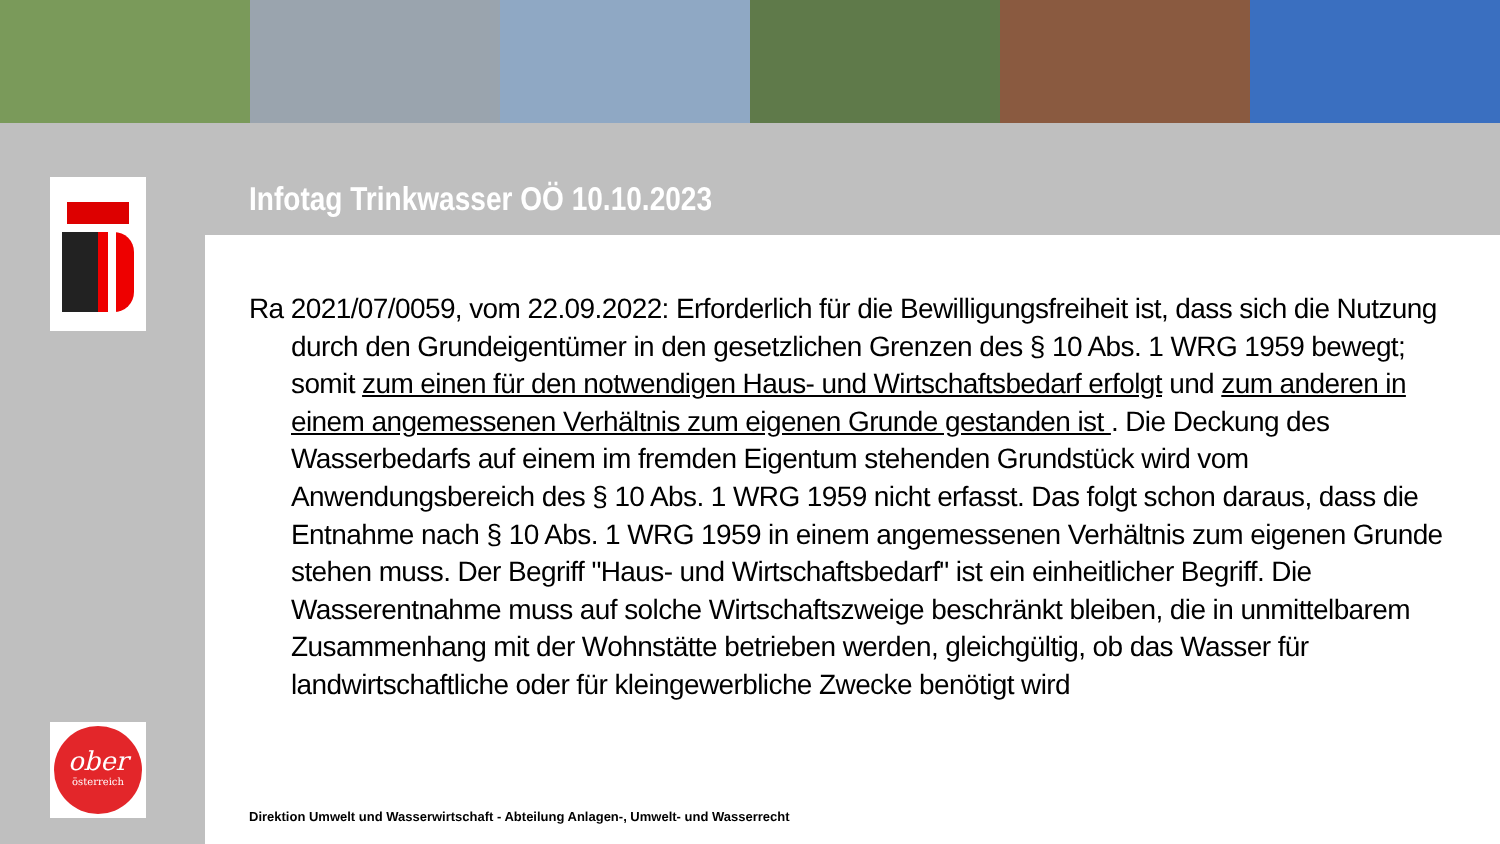Infotag Trinkwasser OÖ 10.10.2023
Ra 2021/07/0059, vom 22.09.2022: Erforderlich für die Bewilligungsfreiheit ist, dass sich die Nutzung durch den Grundeigentümer in den gesetzlichen Grenzen des § 10 Abs. 1 WRG 1959 bewegt; somit zum einen für den notwendigen Haus- und Wirtschaftsbedarf erfolgt und zum anderen in einem angemessenen Verhältnis zum eigenen Grunde gestanden ist . Die Deckung des Wasserbedarfs auf einem im fremden Eigentum stehenden Grundstück wird vom Anwendungsbereich des § 10 Abs. 1 WRG 1959 nicht erfasst. Das folgt schon daraus, dass die Entnahme nach § 10 Abs. 1 WRG 1959 in einem angemessenen Verhältnis zum eigenen Grunde stehen muss. Der Begriff "Haus- und Wirtschaftsbedarf" ist ein einheitlicher Begriff. Die Wasserentnahme muss auf solche Wirtschaftszweige beschränkt bleiben, die in unmittelbarem Zusammenhang mit der Wohnstätte betrieben werden, gleichgültig, ob das Wasser für landwirtschaftliche oder für kleingewerbliche Zwecke benötigt wird
Direktion Umwelt und Wasserwirtschaft - Abteilung Anlagen-, Umwelt- und Wasserrecht
ober
österreich